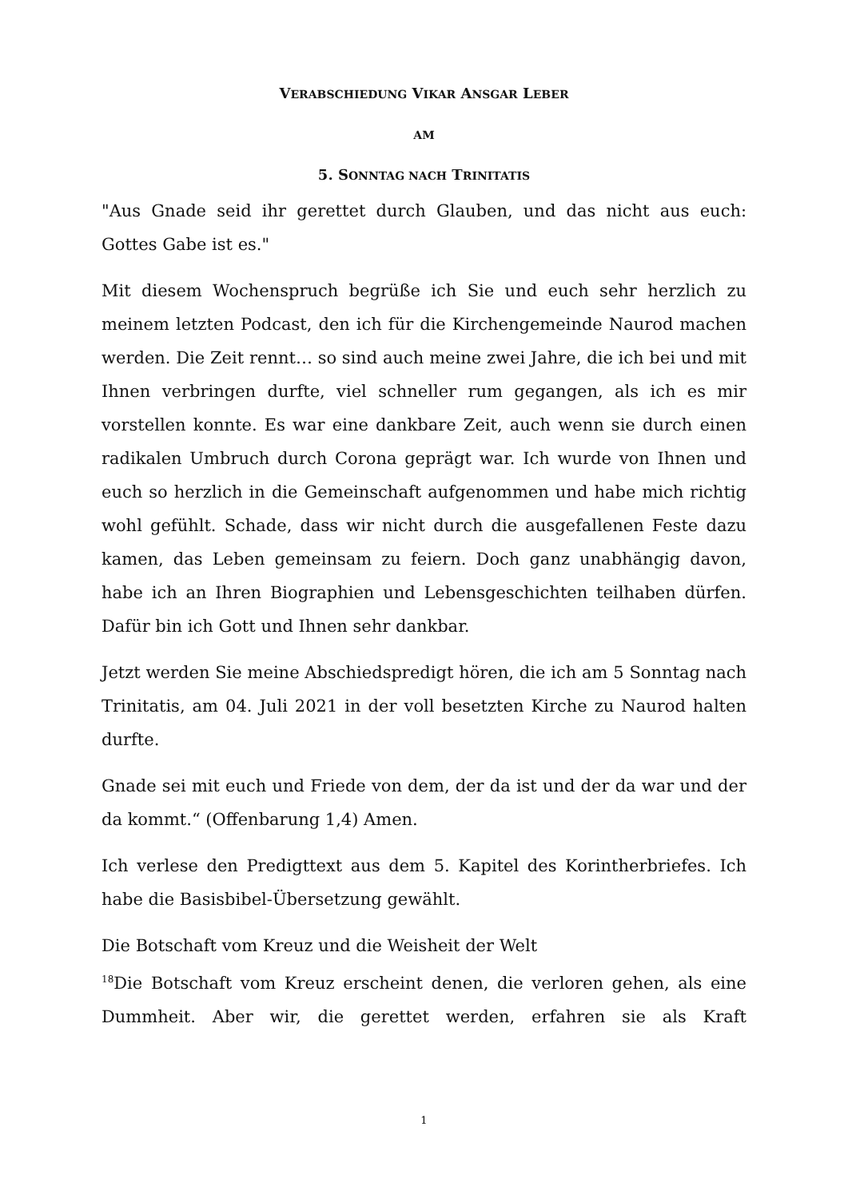VERABSCHIEDUNG VIKAR ANSGAR LEBER
AM
5. SONNTAG NACH TRINITATIS
"Aus Gnade seid ihr gerettet durch Glauben, und das nicht aus euch: Gottes Gabe ist es."
Mit diesem Wochenspruch begrüße ich Sie und euch sehr herzlich zu meinem letzten Podcast, den ich für die Kirchengemeinde Naurod machen werden. Die Zeit rennt… so sind auch meine zwei Jahre, die ich bei und mit Ihnen verbringen durfte, viel schneller rum gegangen, als ich es mir vorstellen konnte. Es war eine dankbare Zeit, auch wenn sie durch einen radikalen Umbruch durch Corona geprägt war. Ich wurde von Ihnen und euch so herzlich in die Gemeinschaft aufgenommen und habe mich richtig wohl gefühlt. Schade, dass wir nicht durch die ausgefallenen Feste dazu kamen, das Leben gemeinsam zu feiern. Doch ganz unabhängig davon, habe ich an Ihren Biographien und Lebensgeschichten teilhaben dürfen. Dafür bin ich Gott und Ihnen sehr dankbar.
Jetzt werden Sie meine Abschiedspredigt hören, die ich am 5 Sonntag nach Trinitatis, am 04. Juli 2021 in der voll besetzten Kirche zu Naurod halten durfte.
Gnade sei mit euch und Friede von dem, der da ist und der da war und der da kommt.“ (Offenbarung 1,4) Amen.
Ich verlese den Predigttext aus dem 5. Kapitel des Korintherbriefes. Ich habe die Basisbibel-Übersetzung gewählt.
Die Botschaft vom Kreuz und die Weisheit der Welt
<sup>18</sup> Die Botschaft vom Kreuz erscheint denen, die verloren gehen, als eine Dummheit. Aber wir, die gerettet werden, erfahren sie als Kraft
1